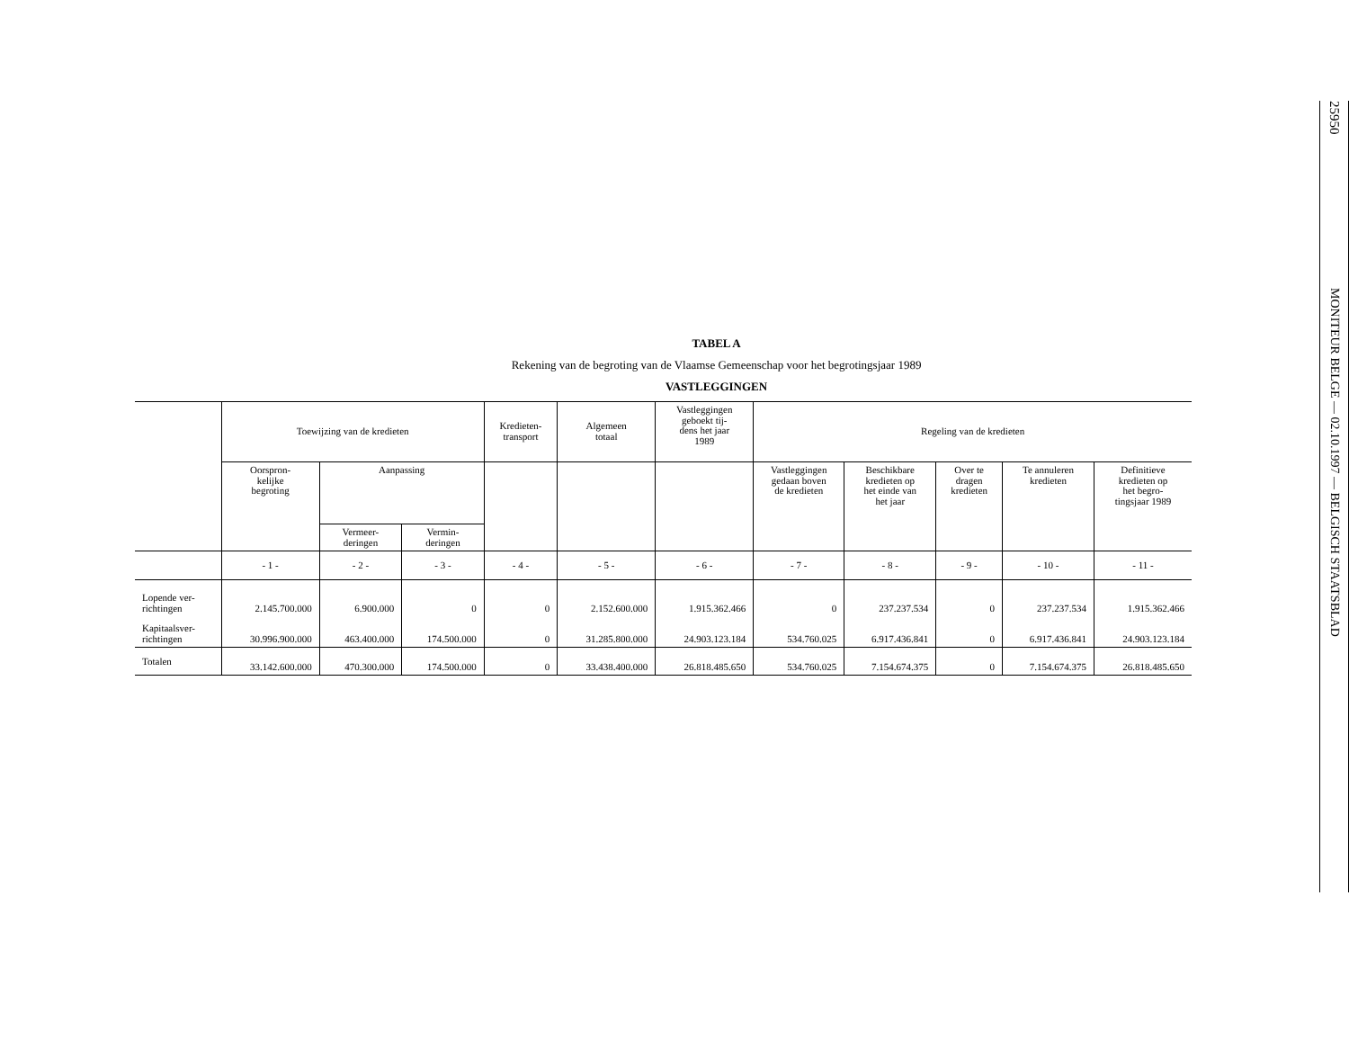TABEL A
Rekening van de begroting van de Vlaamse Gemeenschap voor het begrotingsjaar 1989
VASTLEGGINGEN
| | Toewijzing van de kredieten | | | Kredieten- transport | Algemeen totaal | Vastleggingen geboekt tij- dens het jaar 1989 | Regeling van de kredieten | | | | |
| --- | --- | --- | --- | --- | --- | --- | --- | --- | --- | --- | --- |
| | Oorspron- kelijke begroting | Aanpassing | | | | | Vastleggingen gedaan boven de kredieten | Beschikbare kredieten op het einde van het jaar | Over te dragen kredieten | Te annuleren kredieten | Definitieve kredieten op het begro- tingsjaar 1989 |
| | | Vermeer- deringen | Vermin- deringen | | | | | | | | |
| | - 1 - | - 2 - | - 3 - | - 4 - | - 5 - | - 6 - | - 7 - | - 8 - | - 9 - | - 10 - | - 11 - |
| Lopende ver- richtingen | 2.145.700.000 | 6.900.000 | 0 | 0 | 2.152.600.000 | 1.915.362.466 | 0 | 237.237.534 | 0 | 237.237.534 | 1.915.362.466 |
| Kapitaalsver- richtingen | 30.996.900.000 | 463.400.000 | 174.500.000 | 0 | 31.285.800.000 | 24.903.123.184 | 534.760.025 | 6.917.436.841 | 0 | 6.917.436.841 | 24.903.123.184 |
| Totalen | 33.142.600.000 | 470.300.000 | 174.500.000 | 0 | 33.438.400.000 | 26.818.485.650 | 534.760.025 | 7.154.674.375 | 0 | 7.154.674.375 | 26.818.485.650 |
25950
MONITEUR BELGE — 02.10.1997 — BELGISCH STAATSBLAD